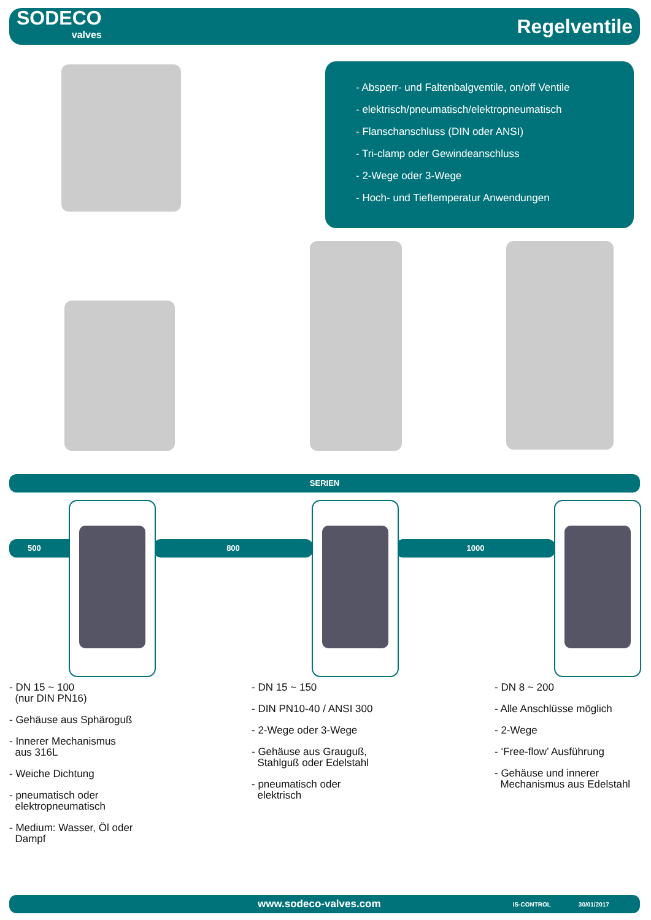SODECO
valves
Regelventile
- Absperr- und Faltenbalgventile, on/off Ventile
- elektrisch/pneumatisch/elektropneumatisch
- Flanschanschluss (DIN oder ANSI)
- Tri-clamp oder Gewindeanschluss
- 2-Wege oder 3-Wege
- Hoch- und Tieftemperatur Anwendungen
SERIEN
500 800 1000
- DN 15 ~ 100
(nur DIN PN16)
- Gehäuse aus Sphäroguß
- Innerer Mechanismus
aus 316L
- Weiche Dichtung
- pneumatisch oder
elektropneumatisch
- Medium: Wasser, Öl oder
Dampf
- DN 15 ~ 150
- DIN PN10-40 / ANSI 300
- 2-Wege oder 3-Wege
- Gehäuse aus Grauguß,
Stahlguß oder Edelstahl
- pneumatisch oder
elektrisch
- DN 8 ~ 200
- Alle Anschlüsse möglich
- 2-Wege
- ‘Free-flow’ Ausführung
- Gehäuse und innerer
Mechanismus aus Edelstahl
www.sodeco-valves.com IS-CONTROL 30/01/2017